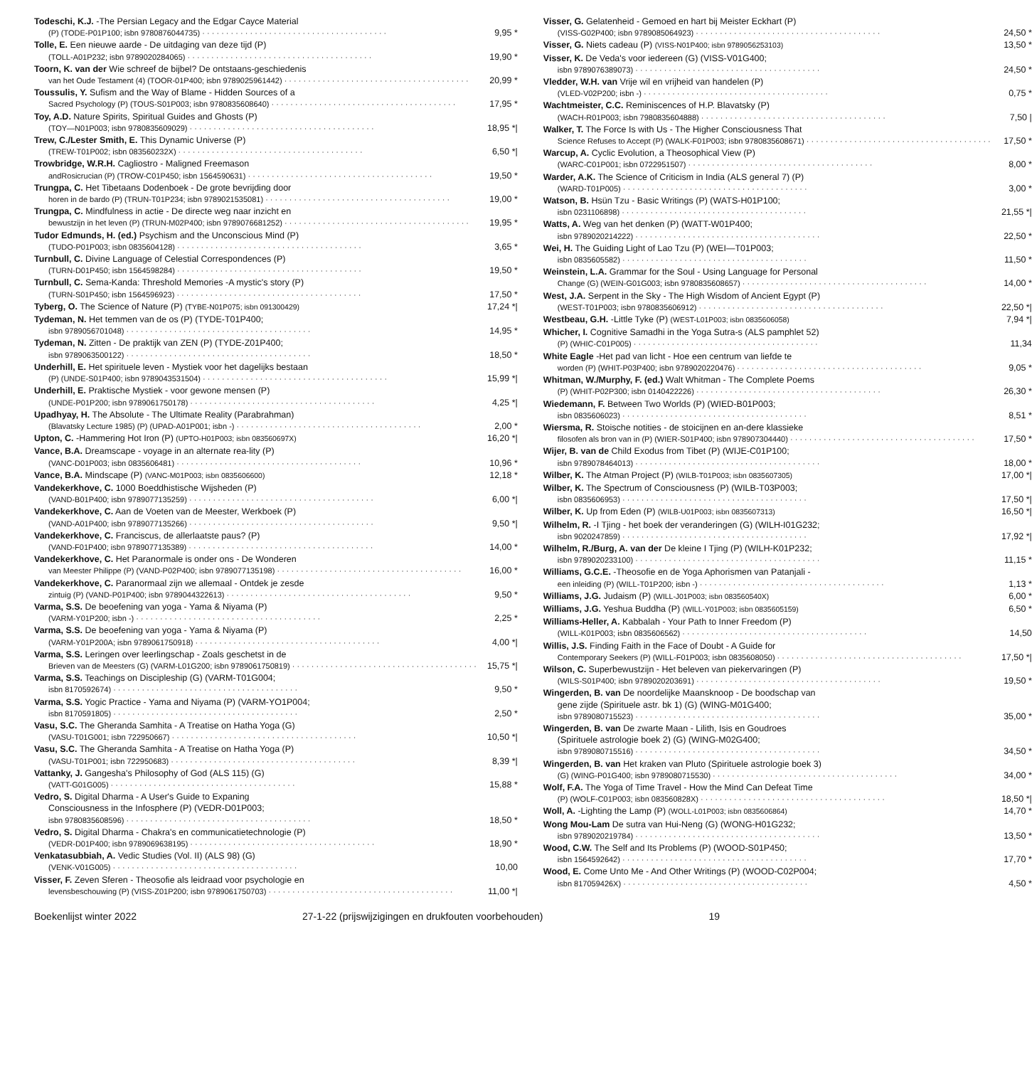Todeschi, K.J. -The Persian Legacy and the Edgar Cayce Material
(P) (TODE-P01P100; isbn 9780876044735) 9,95 *
Tolle, E. Een nieuwe aarde - De uitdaging van deze tijd (P)
(TOLL-A01P232; isbn 9789020284065) 19,90 *
Toorn, K. van der Wie schreef de bijbel? De ontstaans-geschiedenis
van het Oude Testament (4) (TOOR-01P400; isbn 9789025961442) 20,99 *
Toussulis, Y. Sufism and the Way of Blame - Hidden Sources of a
Sacred Psychology (P) (TOUS-S01P003; isbn 9780835608640) 17,95 *
Toy, A.D. Nature Spirits, Spiritual Guides and Ghosts (P)
(TOY—N01P003; isbn 9780835609029) 18,95 *|
Trew, C./Lester Smith, E. This Dynamic Universe (P)
(TREW-T01P002; isbn 083560232X) 6,50 *|
Trowbridge, W.R.H. Cagliostro - Maligned Freemason
andRosicrucian (P) (TROW-C01P450; isbn 1564590631) 19,50 *
Trungpa, C. Het Tibetaans Dodenboek - De grote bevrijding door
horen in de bardo (P) (TRUN-T01P234; isbn 9789021535081) 19,00 *
Trungpa, C. Mindfulness in actie - De directe weg naar inzicht en
bewustzijn in het leven (P) (TRUN-M02P400; isbn 9789076681252) 19,95 *
Tudor Edmunds, H. (ed.) Psychism and the Unconscious Mind (P)
(TUDO-P01P003; isbn 0835604128) 3,65 *
Turnbull, C. Divine Language of Celestial Correspondences (P)
(TURN-D01P450; isbn 1564598284) 19,50 *
Turnbull, C. Sema-Kanda: Threshold Memories -A mystic's story (P)
(TURN-S01P450; isbn 1564596923) 17,50 *
Tyberg, O. The Science of Nature (P) (TYBE-N01P075; isbn 091300429) 17,24 *|
Tydeman, N. Het temmen van de os (P) (TYDE-T01P400;
isbn 9789056701048) 14,95 *
Tydeman, N. Zitten - De praktijk van ZEN (P) (TYDE-Z01P400;
isbn 9789063500122) 18,50 *
Underhill, E. Het spirituele leven - Mystiek voor het dagelijks bestaan
(P) (UNDE-S01P400; isbn 9789043531504) 15,99 *|
Underhill, E. Praktische Mystiek - voor gewone mensen (P)
(UNDE-P01P200; isbn 9789061750178) 4,25 *|
Upadhyay, H. The Absolute - The Ultimate Reality (Parabrahman)
(Blavatsky Lecture 1985) (P) (UPAD-A01P001; isbn -) 2,00 *
Upton, C. -Hammering Hot Iron (P) (UPTO-H01P003; isbn 083560697X) 16,20 *|
Vance, B.A. Dreamscape - voyage in an alternate rea-lity (P)
(VANC-D01P003; isbn 0835606481) 10,96 *
Vance, B.A. Mindscape (P) (VANC-M01P003; isbn 0835606600) 12,18 *
Vandekerkhove, C. 1000 Boeddhistische Wijsheden (P)
(VAND-B01P400; isbn 9789077135259) 6,00 *|
Vandekerkhove, C. Aan de Voeten van de Meester, Werkboek (P)
(VAND-A01P400; isbn 9789077135266) 9,50 *|
Vandekerkhove, C. Franciscus, de allerlaatste paus? (P)
(VAND-F01P400; isbn 9789077135389) 14,00 *
Vandekerkhove, C. Het Paranormale is onder ons - De Wonderen
van Meester Philippe (P) (VAND-P02P400; isbn 9789077135198) 16,00 *
Vandekerkhove, C. Paranormaal zijn we allemaal - Ontdek je zesde
zintuig (P) (VAND-P01P400; isbn 9789044322613) 9,50 *
Varma, S.S. De beoefening van yoga - Yama & Niyama (P)
(VARM-Y01P200; isbn -) 2,25 *
Varma, S.S. De beoefening van yoga - Yama & Niyama (P)
(VARM-Y01P200A; isbn 9789061750918) 4,00 *|
Varma, S.S. Leringen over leerlingschap - Zoals geschetst in de
Brieven van de Meesters (G) (VARM-L01G200; isbn 9789061750819) 15,75 *|
Varma, S.S. Teachings on Discipleship (G) (VARM-T01G004;
isbn 8170592674) 9,50 *
Varma, S.S. Yogic Practice - Yama and Niyama (P) (VARM-YO1P004;
isbn 8170591805) 2,50 *
Vasu, S.C. The Gheranda Samhita - A Treatise on Hatha Yoga (G)
(VASU-T01G001; isbn 722950667) 10,50 *|
Vasu, S.C. The Gheranda Samhita - A Treatise on Hatha Yoga (P)
(VASU-T01P001; isbn 722950683) 8,39 *|
Vattanky, J. Gangesha's Philosophy of God (ALS 115) (G)
(VATT-G01G005) 15,88 *
Vedro, S. Digital Dharma - A User's Guide to Expaning
Consciousness in the Infosphere (P) (VEDR-D01P003;
isbn 9780835608596) 18,50 *
Vedro, S. Digital Dharma - Chakra's en communicatietechnologie (P)
(VEDR-D01P400; isbn 9789069638195) 18,90 *
Venkatasubbiah, A. Vedic Studies (Vol. II) (ALS 98) (G)
(VENK-V01G005) 10,00
Visser, F. Zeven Sferen - Theosofie als leidraad voor psychologie en
levensbeschouwing (P) (VISS-Z01P200; isbn 9789061750703) 11,00 *|
Visser, G. Gelatenheid - Gemoed en hart bij Meister Eckhart (P)
(VISS-G02P400; isbn 9789085064923) 24,50 *
Visser, G. Niets cadeau (P) (VISS-N01P400; isbn 9789056253103) 13,50 *
Visser, K. De Veda's voor iedereen (G) (VISS-V01G400;
isbn 9789076389073) 24,50 *
Vledder, W.H. van Vrije wil en vrijheid van handelen (P)
(VLED-V02P200; isbn -) 0,75 *
Wachtmeister, C.C. Reminiscences of H.P. Blavatsky (P)
(WACH-R01P003; isbn 7980835604888) 7,50 |
Walker, T. The Force Is with Us - The Higher Consciousness That
Science Refuses to Accept (P) (WALK-F01P003; isbn 9780835608671) 17,50 *
Warcup, A. Cyclic Evolution, a Theosophical View (P)
(WARC-C01P001; isbn 0722951507) 8,00 *
Warder, A.K. The Science of Criticism in India (ALS general 7) (P)
(WARD-T01P005) 3,00 *
Watson, B. Hsün Tzu - Basic Writings (P) (WATS-H01P100;
isbn 0231106898) 21,55 *|
Watts, A. Weg van het denken (P) (WATT-W01P400;
isbn 9789020214222) 22,50 *
Wei, H. The Guiding Light of Lao Tzu (P) (WEI—T01P003;
isbn 0835605582) 11,50 *
Weinstein, L.A. Grammar for the Soul - Using Language for Personal
Change (G) (WEIN-G01G003; isbn 9780835608657) 14,00 *
West, J.A. Serpent in the Sky - The High Wisdom of Ancient Egypt (P)
(WEST-T01P003; isbn 9780835606912) 22,50 *|
Westbeau, G.H. -Little Tyke (P) (WEST-L01P003; isbn 0835606058) 7,94 *|
Whicher, I. Cognitive Samadhi in the Yoga Sutra-s (ALS pamphlet 52)
(P) (WHIC-C01P005) 11,34
White Eagle -Het pad van licht - Hoe een centrum van liefde te
worden (P) (WHIT-P03P400; isbn 9789020220476) 9,05 *
Whitman, W./Murphy, F. (ed.) Walt Whitman - The Complete Poems
(P) (WHIT-P02P300; isbn 0140422226) 26,30 *
Wiedemann, F. Between Two Worlds (P) (WIED-B01P003;
isbn 0835606023) 8,51 *
Wiersma, R. Stoische notities - de stoicijnen en an-dere klassieke
filosofen als bron van in (P) (WIER-S01P400; isbn 978907304440) 17,50 *
Wijer, B. van de Child Exodus from Tibet (P) (WIJE-C01P100;
isbn 9789078464013) 18,00 *
Wilber, K. The Atman Project (P) (WILB-T01P003; isbn 0835607305) 17,00 *|
Wilber, K. The Spectrum of Consciousness (P) (WILB-T03P003;
isbn 0835606953) 17,50 *|
Wilber, K. Up from Eden (P) (WILB-U01P003; isbn 0835607313) 16,50 *|
Wilhelm, R. -I Tjing - het boek der veranderingen (G) (WILH-I01G232;
isbn 9020247859) 17,92 *|
Wilhelm, R./Burg, A. van der De kleine I Tjing (P) (WILH-K01P232;
isbn 9789020233100) 11,15 *
Williams, G.C.E. -Theosofie en de Yoga Aphorismen van Patanjali -
een inleiding (P) (WILL-T01P200; isbn -) 1,13 *
Williams, J.G. Judaism (P) (WILL-J01P003; isbn 083560540X) 6,00 *
Williams, J.G. Yeshua Buddha (P) (WILL-Y01P003; isbn 0835605159) 6,50 *
Williams-Heller, A. Kabbalah - Your Path to Inner Freedom (P)
(WILL-K01P003; isbn 0835606562) 14,50
Willis, J.S. Finding Faith in the Face of Doubt - A Guide for
Contemporary Seekers (P) (WILL-F01P003; isbn 0835608050) 17,50 *|
Wilson, C. Superbewustzijn - Het beleven van piekervaringen (P)
(WILS-S01P400; isbn 9789020203691) 19,50 *
Wingerden, B. van De noordelijke Maansknoop - De boodschap van
gene zijde (Spirituele astr. bk 1) (G) (WING-M01G400;
isbn 9789080715523) 35,00 *
Wingerden, B. van De zwarte Maan - Lilith, Isis en Goudroes
(Spirituele astrologie boek 2) (G) (WING-M02G400;
isbn 9789080715516) 34,50 *
Wingerden, B. van Het kraken van Pluto (Spirituele astrologie boek 3)
(G) (WING-P01G400; isbn 9789080715530) 34,00 *
Wolf, F.A. The Yoga of Time Travel - How the Mind Can Defeat Time
(P) (WOLF-C01P003; isbn 083560828X) 18,50 *|
Woll, A. -Lighting the Lamp (P) (WOLL-L01P003; isbn 0835606864) 14,70 *
Wong Mou-Lam De sutra van Hui-Neng (G) (WONG-H01G232;
isbn 9789020219784) 13,50 *
Wood, C.W. The Self and Its Problems (P) (WOOD-S01P450;
isbn 1564592642) 17,70 *
Wood, E. Come Unto Me - And Other Writings (P) (WOOD-C02P004;
isbn 817059426X) 4,50 *
Boekenlijst winter 2022 27-1-22 (prijswijzigingen en drukfouten voorbehouden) 19